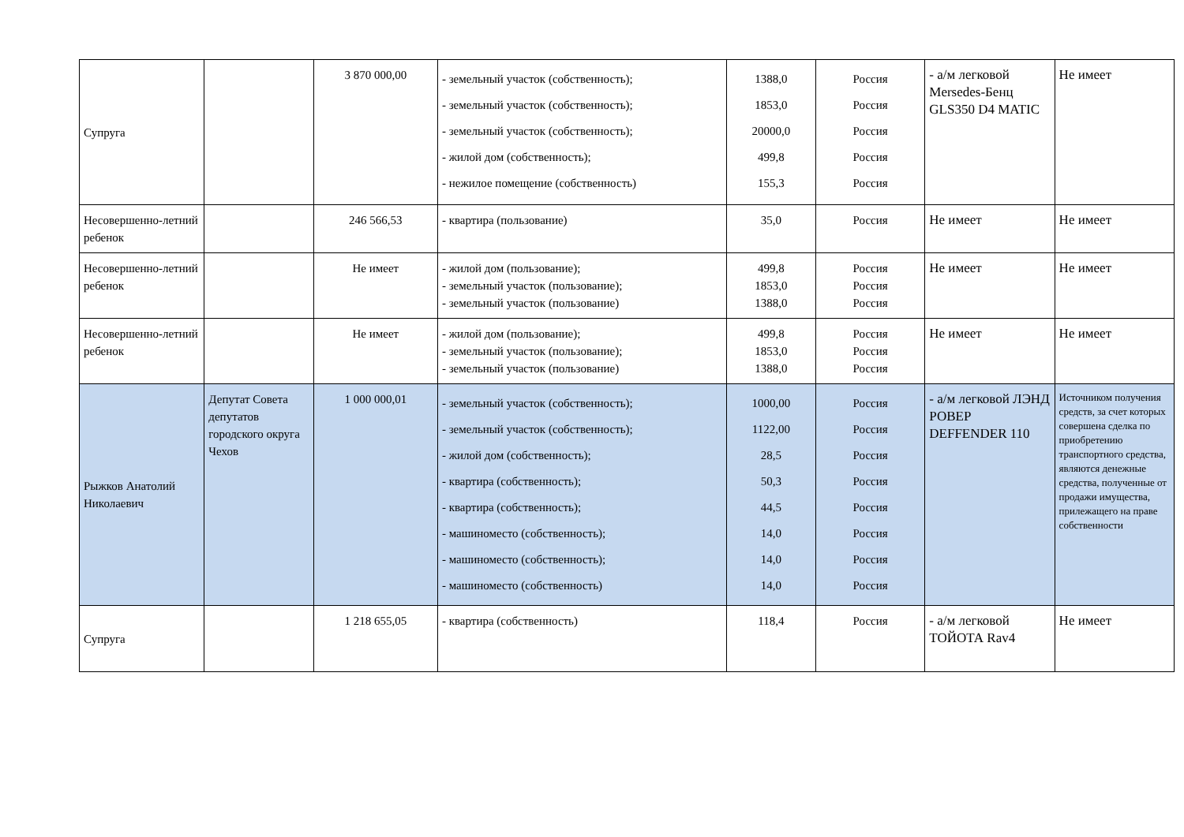| Супруга | | 3 870 000,00 | - земельный участок (собственность); - земельный участок (собственность); - земельный участок (собственность); - жилой дом (собственность); - нежилое помещение (собственность) | 1388,0 1853,0 20000,0 499,8 155,3 | Россия Россия Россия Россия Россия | - а/м легковой Mersedes-Бенц GLS350 D4 MATIC | Не имеет |
| Несовершенно-летний ребенок | | 246 566,53 | - квартира (пользование) | 35,0 | Россия | Не имеет | Не имеет |
| Несовершенно-летний ребенок | | Не имеет | - жилой дом (пользование); - земельный участок (пользование); - земельный участок (пользование) | 499,8 1853,0 1388,0 | Россия Россия Россия | Не имеет | Не имеет |
| Несовершенно-летний ребенок | | Не имеет | - жилой дом (пользование); - земельный участок (пользование); - земельный участок (пользование) | 499,8 1853,0 1388,0 | Россия Россия Россия | Не имеет | Не имеет |
| Рыжков Анатолий Николаевич | Депутат Совета депутатов городского округа Чехов | 1 000 000,01 | - земельный участок (собственность); - земельный участок (собственность); - жилой дом (собственность); - квартира (собственность); - квартира (собственность); - машиноместо (собственность); - машиноместо (собственность); - машиноместо (собственность) | 1000,00 1122,00 28,5 50,3 44,5 14,0 14,0 14,0 | Россия Россия Россия Россия Россия Россия Россия Россия | - а/м легковой ЛЭНД РОВЕР DEFFENDER 110 | Источником получения средств, за счет которых совершена сделка по приобретению транспортного средства, являются денежные средства, полученные от продажи имущества, прилежащего на праве собственности |
| Супруга | | 1 218 655,05 | - квартира (собственность) | 118,4 | Россия | - а/м легковой ТОЙОТА Rav4 | Не имеет |